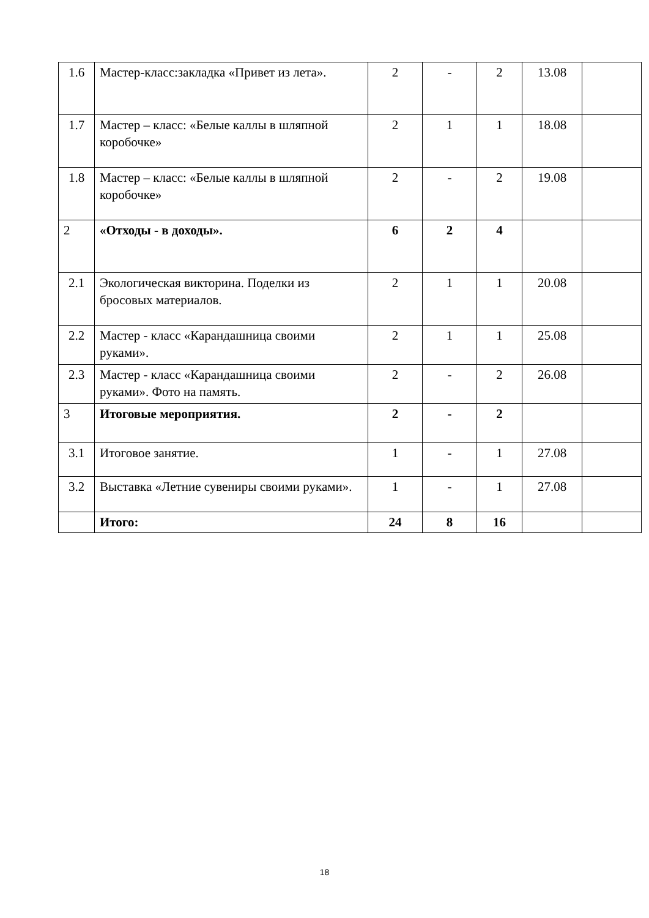| 1.6 | Мастер-класс:закладка «Привет из лета». | 2 | - | 2 | 13.08 | |
| 1.7 | Мастер – класс: «Белые каллы в шляпной коробочке» | 2 | 1 | 1 | 18.08 | |
| 1.8 | Мастер – класс: «Белые каллы в шляпной коробочке» | 2 | - | 2 | 19.08 | |
| 2 | «Отходы - в доходы». | 6 | 2 | 4 | | |
| 2.1 | Экологическая викторина. Поделки из бросовых материалов. | 2 | 1 | 1 | 20.08 | |
| 2.2 | Мастер - класс «Карандашница своими руками». | 2 | 1 | 1 | 25.08 | |
| 2.3 | Мастер - класс «Карандашница своими руками». Фото на память. | 2 | - | 2 | 26.08 | |
| 3 | Итоговые мероприятия. | 2 | - | 2 | | |
| 3.1 | Итоговое занятие. | 1 | - | 1 | 27.08 | |
| 3.2 | Выставка «Летние сувениры своими руками». | 1 | - | 1 | 27.08 | |
| | Итого: | 24 | 8 | 16 | | |
18